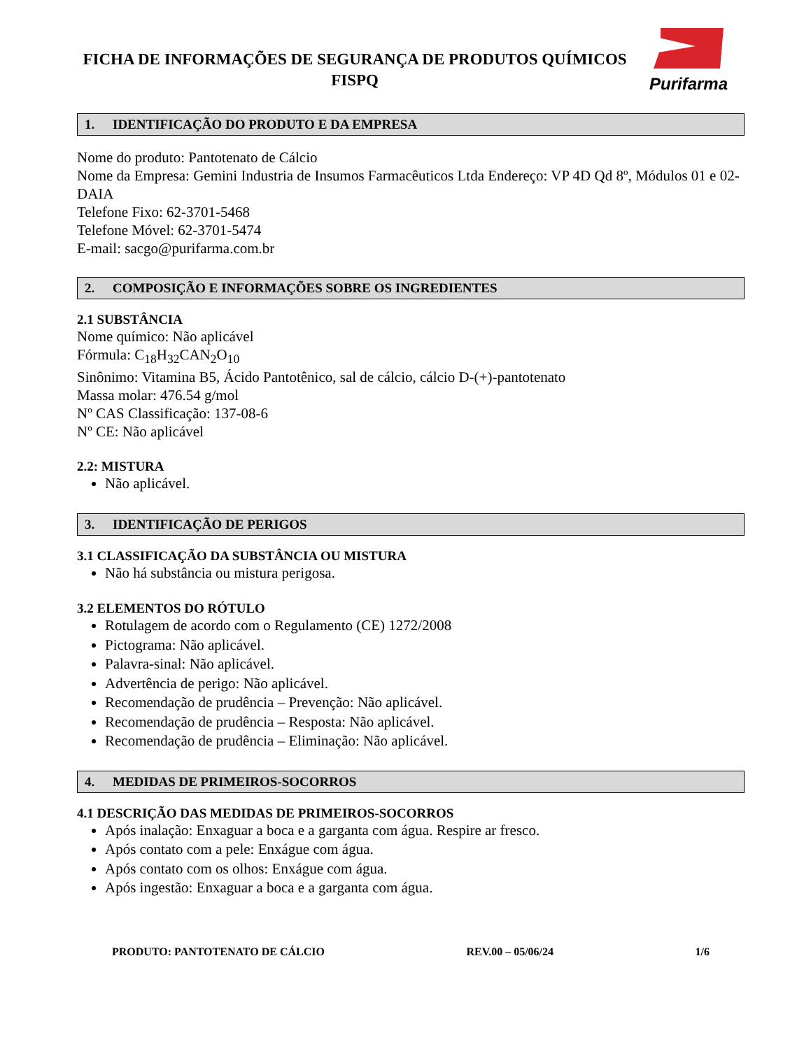FICHA DE INFORMAÇÕES DE SEGURANÇA DE PRODUTOS QUÍMICOS
FISPQ
Purifarma
1. IDENTIFICAÇÃO DO PRODUTO E DA EMPRESA
Nome do produto: Pantotenato de Cálcio
Nome da Empresa: Gemini Industria de Insumos Farmacêuticos Ltda Endereço: VP 4D Qd 8º, Módulos 01 e 02-DAIA
Telefone Fixo: 62-3701-5468
Telefone Móvel: 62-3701-5474
E-mail: sacgo@purifarma.com.br
2. COMPOSIÇÃO E INFORMAÇÕES SOBRE OS INGREDIENTES
2.1 SUBSTÂNCIA
Nome químico: Não aplicável
Fórmula: C<sub>18</sub>H<sub>32</sub>CAN<sub>2</sub>O<sub>10</sub>
Sinônimo: Vitamina B5, Ácido Pantotênico, sal de cálcio, cálcio D-(+)-pantotenato
Massa molar: 476.54 g/mol
Nº CAS Classificação: 137-08-6
Nº CE: Não aplicável
2.2: MISTURA
Não aplicável.
3. IDENTIFICAÇÃO DE PERIGOS
3.1 CLASSIFICAÇÃO DA SUBSTÂNCIA OU MISTURA
Não há substância ou mistura perigosa.
3.2 ELEMENTOS DO RÓTULO
Rotulagem de acordo com o Regulamento (CE) 1272/2008
Pictograma: Não aplicável.
Palavra-sinal: Não aplicável.
Advertência de perigo: Não aplicável.
Recomendação de prudência – Prevenção: Não aplicável.
Recomendação de prudência – Resposta: Não aplicável.
Recomendação de prudência – Eliminação: Não aplicável.
4. MEDIDAS DE PRIMEIROS-SOCORROS
4.1 DESCRIÇÃO DAS MEDIDAS DE PRIMEIROS-SOCORROS
Após inalação: Enxaguar a boca e a garganta com água. Respire ar fresco.
Após contato com a pele: Enxágue com água.
Após contato com os olhos: Enxágue com água.
Após ingestão: Enxaguar a boca e a garganta com água.
PRODUTO: PANTOTENATO DE CÁLCIO REV.00 – 05/06/24 1/6